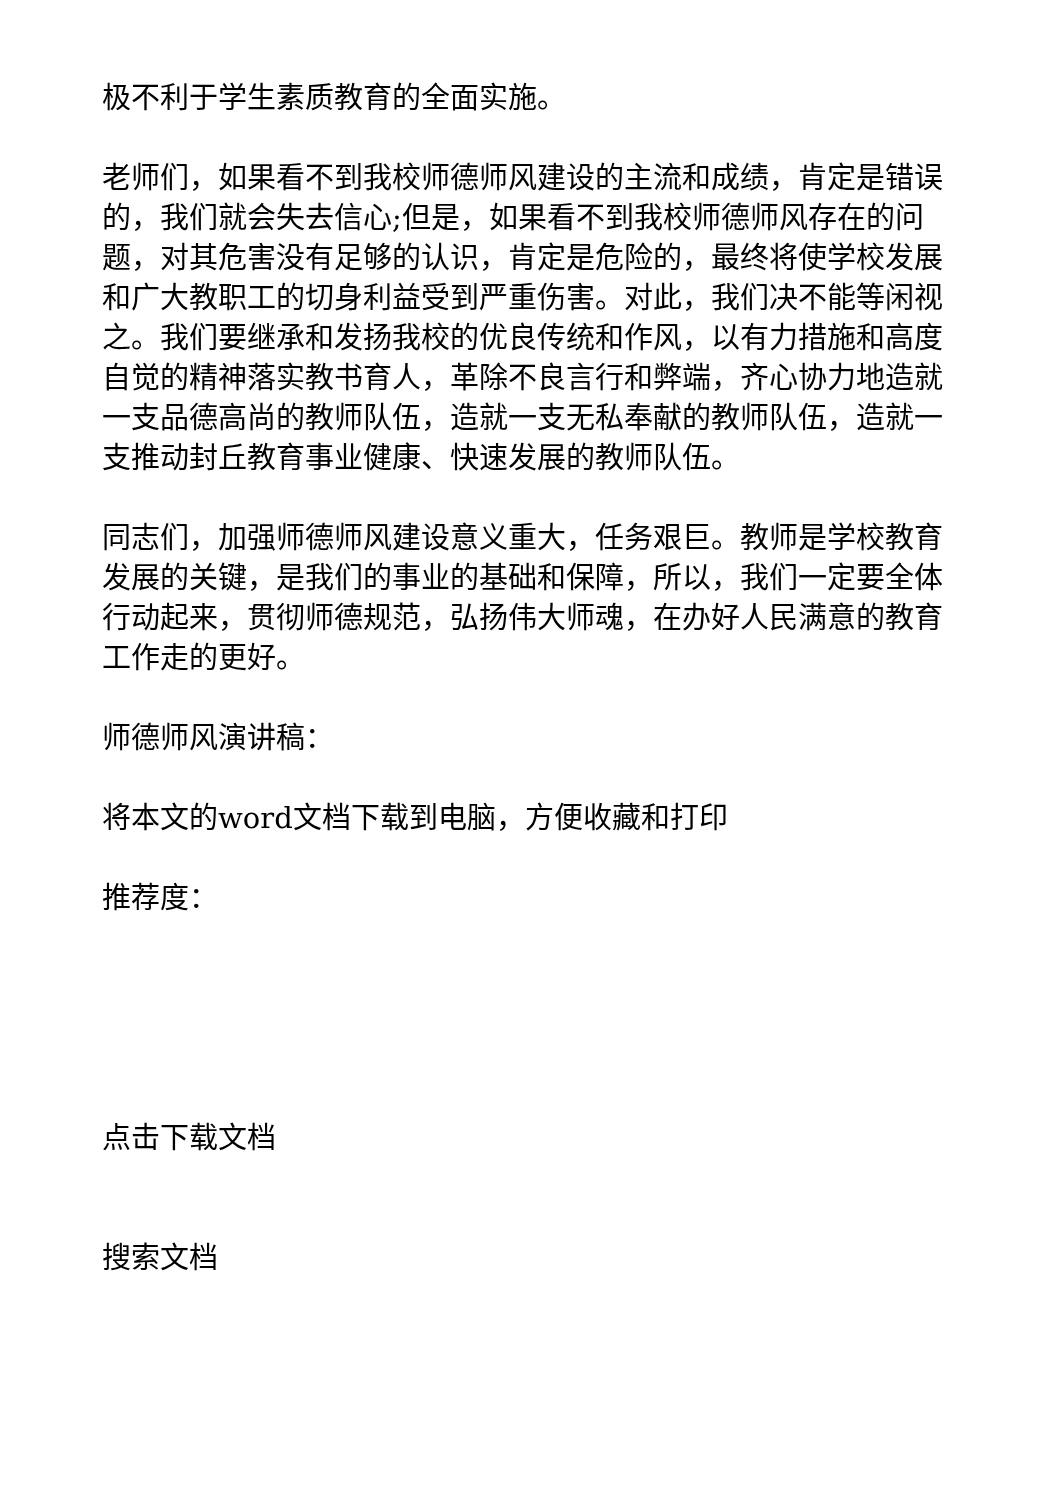极不利于学生素质教育的全面实施。
老师们，如果看不到我校师德师风建设的主流和成绩，肯定是错误的，我们就会失去信心;但是，如果看不到我校师德师风存在的问题，对其危害没有足够的认识，肯定是危险的，最终将使学校发展和广大教职工的切身利益受到严重伤害。对此，我们决不能等闲视之。我们要继承和发扬我校的优良传统和作风，以有力措施和高度自觉的精神落实教书育人，革除不良言行和弊端，齐心协力地造就一支品德高尚的教师队伍，造就一支无私奉献的教师队伍，造就一支推动封丘教育事业健康、快速发展的教师队伍。
同志们，加强师德师风建设意义重大，任务艰巨。教师是学校教育发展的关键，是我们的事业的基础和保障，所以，我们一定要全体行动起来，贯彻师德规范，弘扬伟大师魂，在办好人民满意的教育工作走的更好。
师德师风演讲稿：
将本文的word文档下载到电脑，方便收藏和打印
推荐度：
点击下载文档
搜索文档